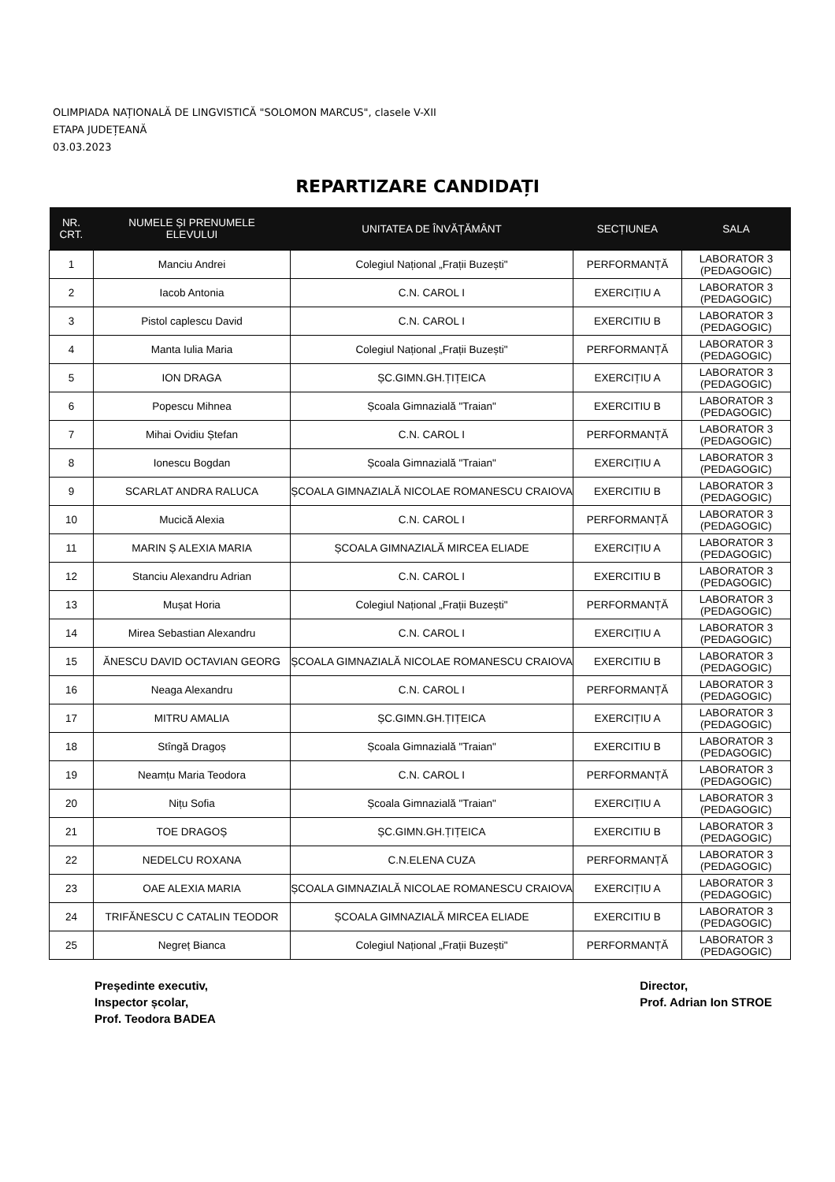OLIMPIADA NAȚIONALĂ DE LINGVISTICĂ "SOLOMON MARCUS", clasele V-XII
ETAPA JUDEȚEANĂ
03.03.2023
REPARTIZARE CANDIDAȚI
| NR. CRT. | NUMELE ȘI PRENUMELE ELEVULUI | UNITATEA DE ÎNVĂȚĂMÂNT | SECȚIUNEA | SALA |
| --- | --- | --- | --- | --- |
| 1 | Manciu Andrei | Colegiul Național „Frații Buzești" | PERFORMANȚĂ | LABORATOR 3 (PEDAGOGIC) |
| 2 | Iacob Antonia | C.N. CAROL I | EXERCIȚIU A | LABORATOR 3 (PEDAGOGIC) |
| 3 | Pistol caplescu David | C.N. CAROL I | EXERCITIU B | LABORATOR 3 (PEDAGOGIC) |
| 4 | Manta Iulia Maria | Colegiul Național „Frații Buzești" | PERFORMANȚĂ | LABORATOR 3 (PEDAGOGIC) |
| 5 | ION DRAGA | ȘC.GIMN.GH.ȚIȚEICA | EXERCIȚIU A | LABORATOR 3 (PEDAGOGIC) |
| 6 | Popescu Mihnea | Școala Gimnazială "Traian" | EXERCITIU B | LABORATOR 3 (PEDAGOGIC) |
| 7 | Mihai Ovidiu Ștefan | C.N. CAROL I | PERFORMANȚĂ | LABORATOR 3 (PEDAGOGIC) |
| 8 | Ionescu Bogdan | Școala Gimnazială "Traian" | EXERCIȚIU A | LABORATOR 3 (PEDAGOGIC) |
| 9 | SCARLAT ANDRA RALUCA | ȘCOALA GIMNAZIALĂ NICOLAE ROMANESCU CRAIOVA | EXERCITIU B | LABORATOR 3 (PEDAGOGIC) |
| 10 | Mucică Alexia | C.N. CAROL I | PERFORMANȚĂ | LABORATOR 3 (PEDAGOGIC) |
| 11 | MARIN Ș ALEXIA MARIA | ȘCOALA GIMNAZIALĂ MIRCEA ELIADE | EXERCIȚIU A | LABORATOR 3 (PEDAGOGIC) |
| 12 | Stanciu Alexandru Adrian | C.N. CAROL I | EXERCITIU B | LABORATOR 3 (PEDAGOGIC) |
| 13 | Mușat Horia | Colegiul Național „Frații Buzești" | PERFORMANȚĂ | LABORATOR 3 (PEDAGOGIC) |
| 14 | Mirea Sebastian Alexandru | C.N. CAROL I | EXERCIȚIU A | LABORATOR 3 (PEDAGOGIC) |
| 15 | ĂNESCU DAVID OCTAVIAN GEORG | ȘCOALA GIMNAZIALĂ NICOLAE ROMANESCU CRAIOVA | EXERCITIU B | LABORATOR 3 (PEDAGOGIC) |
| 16 | Neaga Alexandru | C.N. CAROL I | PERFORMANȚĂ | LABORATOR 3 (PEDAGOGIC) |
| 17 | MITRU AMALIA | ȘC.GIMN.GH.ȚIȚEICA | EXERCIȚIU A | LABORATOR 3 (PEDAGOGIC) |
| 18 | Stîngă Dragoș | Școala Gimnazială "Traian" | EXERCITIU B | LABORATOR 3 (PEDAGOGIC) |
| 19 | Neamțu Maria Teodora | C.N. CAROL I | PERFORMANȚĂ | LABORATOR 3 (PEDAGOGIC) |
| 20 | Nițu Sofia | Școala Gimnazială "Traian" | EXERCIȚIU A | LABORATOR 3 (PEDAGOGIC) |
| 21 | TOE DRAGOȘ | ȘC.GIMN.GH.ȚIȚEICA | EXERCITIU B | LABORATOR 3 (PEDAGOGIC) |
| 22 | NEDELCU ROXANA | C.N.ELENA CUZA | PERFORMANȚĂ | LABORATOR 3 (PEDAGOGIC) |
| 23 | OAE ALEXIA MARIA | ȘCOALA GIMNAZIALĂ NICOLAE ROMANESCU CRAIOVA | EXERCIȚIU A | LABORATOR 3 (PEDAGOGIC) |
| 24 | TRIFĂNESCU C CATALIN TEODOR | ȘCOALA GIMNAZIALĂ MIRCEA ELIADE | EXERCITIU B | LABORATOR 3 (PEDAGOGIC) |
| 25 | Negreț Bianca | Colegiul Național „Frații Buzești" | PERFORMANȚĂ | LABORATOR 3 (PEDAGOGIC) |
Președinte executiv,
Inspector școlar,
Prof. Teodora BADEA
Director,
Prof. Adrian Ion STROE